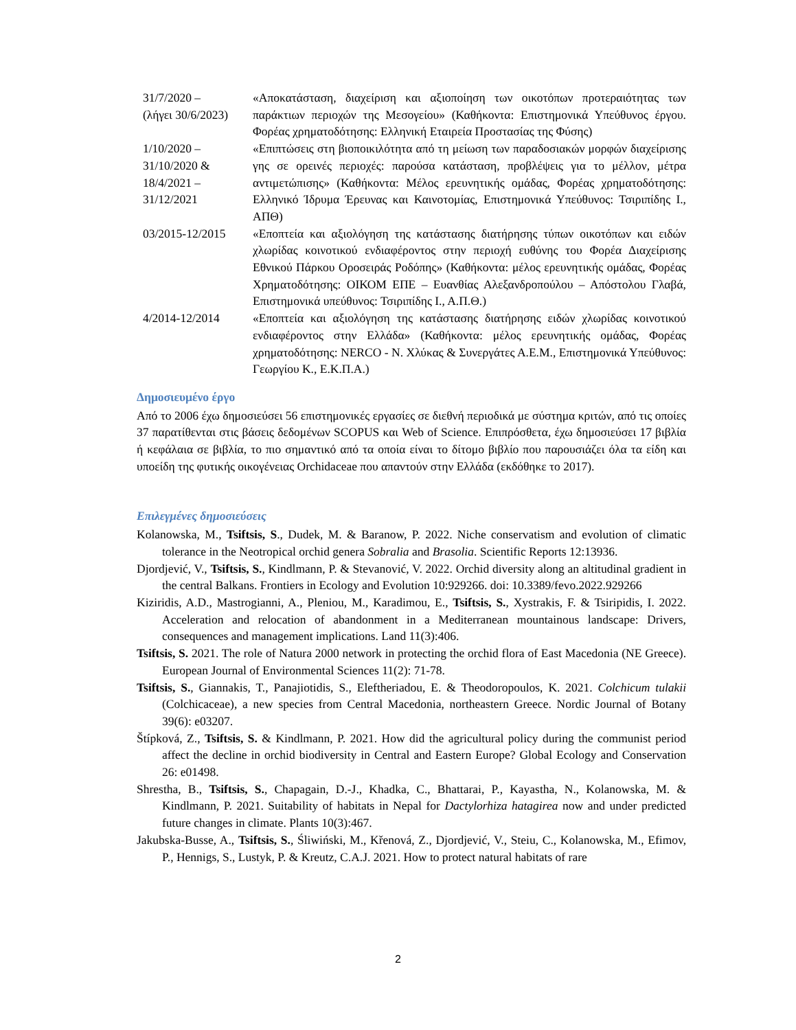| 31/7/2020 – (λήγει 30/6/2023) | «Αποκατάσταση, διαχείριση και αξιοποίηση των οικοτόπων προτεραιότητας των παράκτιων περιοχών της Μεσογείου» (Καθήκοντα: Επιστημονικά Υπεύθυνος έργου. Φορέας χρηματοδότησης: Ελληνική Εταιρεία Προστασίας της Φύσης) |
| 1/10/2020 – 31/10/2020 & 18/4/2021 – 31/12/2021 | «Επιπτώσεις στη βιοποικιλότητα από τη μείωση των παραδοσιακών μορφών διαχείρισης γης σε ορεινές περιοχές: παρούσα κατάσταση, προβλέψεις για το μέλλον, μέτρα αντιμετώπισης» (Καθήκοντα: Μέλος ερευνητικής ομάδας, Φορέας χρηματοδότησης: Ελληνικό Ίδρυμα Έρευνας και Καινοτομίας, Επιστημονικά Υπεύθυνος: Τσιριπίδης Ι., ΑΠΘ) |
| 03/2015-12/2015 | «Εποπτεία και αξιολόγηση της κατάστασης διατήρησης τύπων οικοτόπων και ειδών χλωρίδας κοινοτικού ενδιαφέροντος στην περιοχή ευθύνης του Φορέα Διαχείρισης Εθνικού Πάρκου Οροσειράς Ροδόπης» (Καθήκοντα: μέλος ερευνητικής ομάδας, Φορέας Χρηματοδότησης: ΟΙΚΟΜ ΕΠΕ – Ευανθίας Αλεξανδροπούλου – Απόστολου Γλαβά, Επιστημονικά υπεύθυνος: Τσιριπίδης Ι., Α.Π.Θ.) |
| 4/2014-12/2014 | «Εποπτεία και αξιολόγηση της κατάστασης διατήρησης ειδών χλωρίδας κοινοτικού ενδιαφέροντος στην Ελλάδα» (Καθήκοντα: μέλος ερευνητικής ομάδας, Φορέας χρηματοδότησης: NERCO - Ν. Χλύκας & Συνεργάτες Α.Ε.Μ., Επιστημονικά Υπεύθυνος: Γεωργίου Κ., Ε.Κ.Π.Α.) |
Δημοσιευμένο έργο
Από το 2006 έχω δημοσιεύσει 56 επιστημονικές εργασίες σε διεθνή περιοδικά με σύστημα κριτών, από τις οποίες 37 παρατίθενται στις βάσεις δεδομένων SCOPUS και Web of Science. Επιπρόσθετα, έχω δημοσιεύσει 17 βιβλία ή κεφάλαια σε βιβλία, το πιο σημαντικό από τα οποία είναι το δίτομο βιβλίο που παρουσιάζει όλα τα είδη και υποείδη της φυτικής οικογένειας Orchidaceae που απαντούν στην Ελλάδα (εκδόθηκε το 2017).
Επιλεγμένες δημοσιεύσεις
Kolanowska, M., Tsiftsis, S., Dudek, M. & Baranow, P. 2022. Niche conservatism and evolution of climatic tolerance in the Neotropical orchid genera Sobralia and Brasolia. Scientific Reports 12:13936.
Djordjević, V., Tsiftsis, S., Kindlmann, P. & Stevanović, V. 2022. Orchid diversity along an altitudinal gradient in the central Balkans. Frontiers in Ecology and Evolution 10:929266. doi: 10.3389/fevo.2022.929266
Kiziridis, A.D., Mastrogianni, A., Pleniou, M., Karadimou, E., Tsiftsis, S., Xystrakis, F. & Tsiripidis, I. 2022. Acceleration and relocation of abandonment in a Mediterranean mountainous landscape: Drivers, consequences and management implications. Land 11(3):406.
Tsiftsis, S. 2021. The role of Natura 2000 network in protecting the orchid flora of East Macedonia (NE Greece). European Journal of Environmental Sciences 11(2): 71-78.
Tsiftsis, S., Giannakis, T., Panajiotidis, S., Eleftheriadou, E. & Theodoropoulos, K. 2021. Colchicum tulakii (Colchicaceae), a new species from Central Macedonia, northeastern Greece. Nordic Journal of Botany 39(6): e03207.
Štípková, Z., Tsiftsis, S. & Kindlmann, P. 2021. How did the agricultural policy during the communist period affect the decline in orchid biodiversity in Central and Eastern Europe? Global Ecology and Conservation 26: e01498.
Shrestha, B., Tsiftsis, S., Chapagain, D.-J., Khadka, C., Bhattarai, P., Kayastha, N., Kolanowska, M. & Kindlmann, P. 2021. Suitability of habitats in Nepal for Dactylorhiza hatagirea now and under predicted future changes in climate. Plants 10(3):467.
Jakubska-Busse, A., Tsiftsis, S., Śliwiński, M., Křenová, Z., Djordjević, V., Steiu, C., Kolanowska, M., Efimov, P., Hennigs, S., Lustyk, P. & Kreutz, C.A.J. 2021. How to protect natural habitats of rare
2